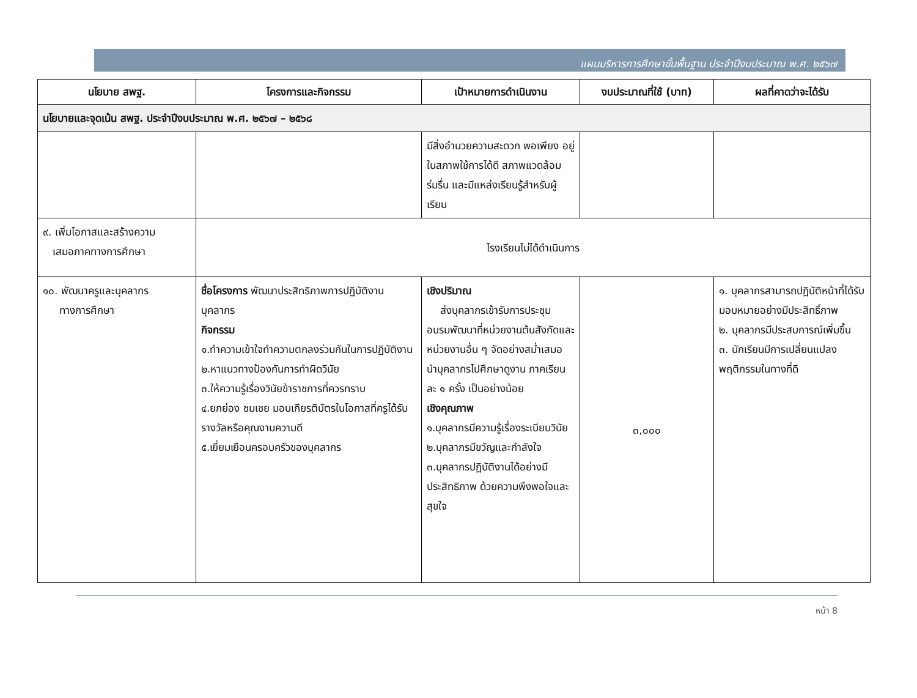แผนบริหารการศึกษาขั้นพื้นฐาน ประจำปีงบประมาณ พ.ศ. ๒๕๖๗
| นโยบาย สพฐ. | โครงการและกิจกรรม | เป้าหมายการดำเนินงาน | งบประมาณที่ใช้ (บาท) | ผลที่คาดว่าจะได้รับ |
| --- | --- | --- | --- | --- |
| นโยบายและจุดเน้น สพฐ. ประจำปีงบประมาณ พ.ศ. ๒๕๖๗ – ๒๕๖๘ | | | | |
| | | มีสิ่งอำนวยความสะดวก พอเพียง อยู่ในสภาพใช้การได้ดี สภาพแวดล้อม ร่มรื่น และมีแหล่งเรียนรู้สำหรับผู้เรียน | | |
| ๙. เพิ่มโอกาสและสร้างความ เสมอภาคทางการศึกษา | โรงเรียนไม่ได้ดำเนินการ | | | |
| ๑๐. พัฒนาครูและบุคลากร ทางการศึกษา | ชื่อโครงการ พัฒนาประสิทธิภาพการปฏิบัติงานบุคลากร กิจกรรม ๑.ทำความเข้าใจทำความตกลงร่วมกันในการปฏิบัติงาน ๒.หาแนวทางป้องกันการทำผิดวินัย ๓.ให้ความรู้เรื่องวินัยข้าราชการที่ควรทราบ ๔.ยกย่อง ชมเชย มอบเกียรติบัตรในโอกาสที่ครูได้รับรางวัลหรือคุณงามความดี ๕.เยี่ยมเยือนครอบครัวของบุคลากร | เชิงปริมาณ ส่งบุคลากรเข้ารับการประชุม อบรมพัฒนาที่หน่วยงานต้นสังกัดและหน่วยงานอื่น ๆ จัดอย่างสม่ำเสมอ นำบุคลากรไปศึกษาดูงาน ภาคเรียนละ ๑ ครั้ง เป็นอย่างน้อย เชิงคุณภาพ ๑.บุคลากรมีความรู้เรื่องระเบียบวินัย ๒.บุคลากรมีขวัญและกำลังใจ ๓.บุคลากรปฏิบัติงานได้อย่างมีประสิทธิภาพ ด้วยความพึงพอใจและสุขใจ | ๓,๐๐๐ | ๑. บุคลากรสามารถปฏิบัติหน้าที่ได้รับมอบหมายอย่างมีประสิทธิ์ภาพ ๒. บุคลากรมีประสบการณ์เพิ่มขึ้น ๓. นักเรียนมีการเปลี่ยนแปลงพฤติกรรมในทางที่ดี |
หน้า 8